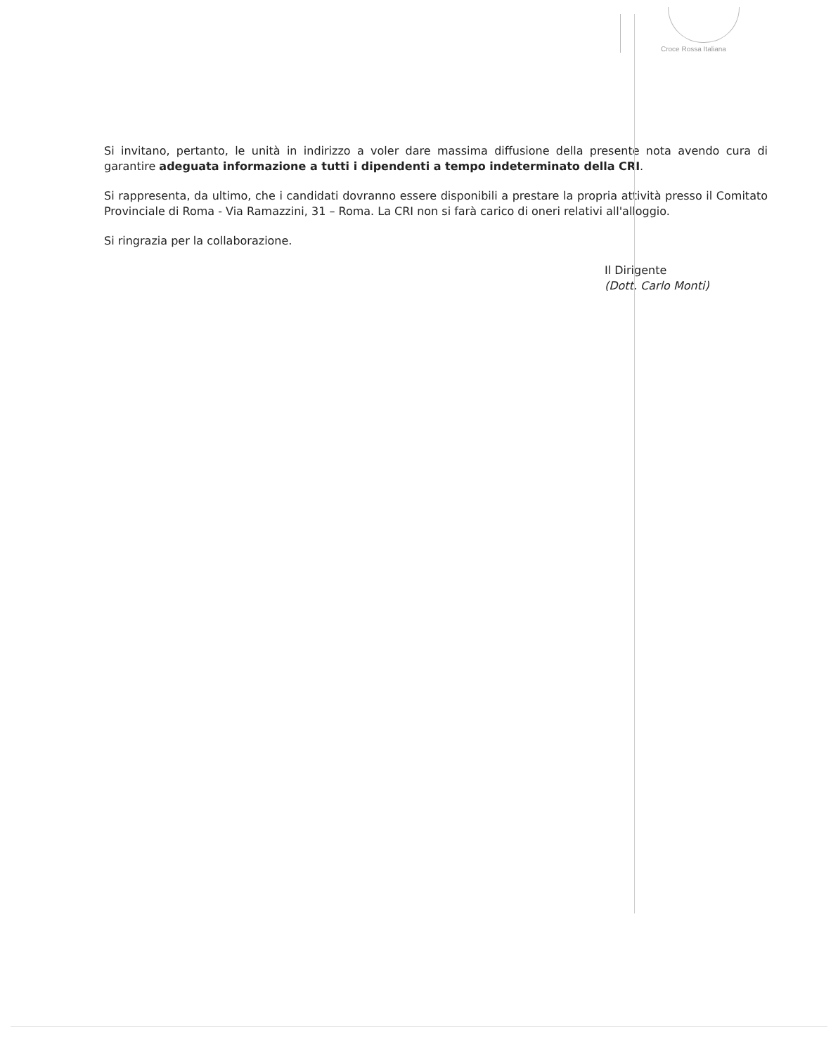Croce Rossa Italiana
Si invitano, pertanto, le unità in indirizzo a voler dare massima diffusione della presente nota avendo cura di garantire adeguata informazione a tutti i dipendenti a tempo indeterminato della CRI.
Si rappresenta, da ultimo, che i candidati dovranno essere disponibili a prestare la propria attività presso il Comitato Provinciale di Roma - Via Ramazzini, 31 – Roma. La CRI non si farà carico di oneri relativi all'alloggio.
Si ringrazia per la collaborazione.
Il Dirigente
(Dott. Carlo Monti)